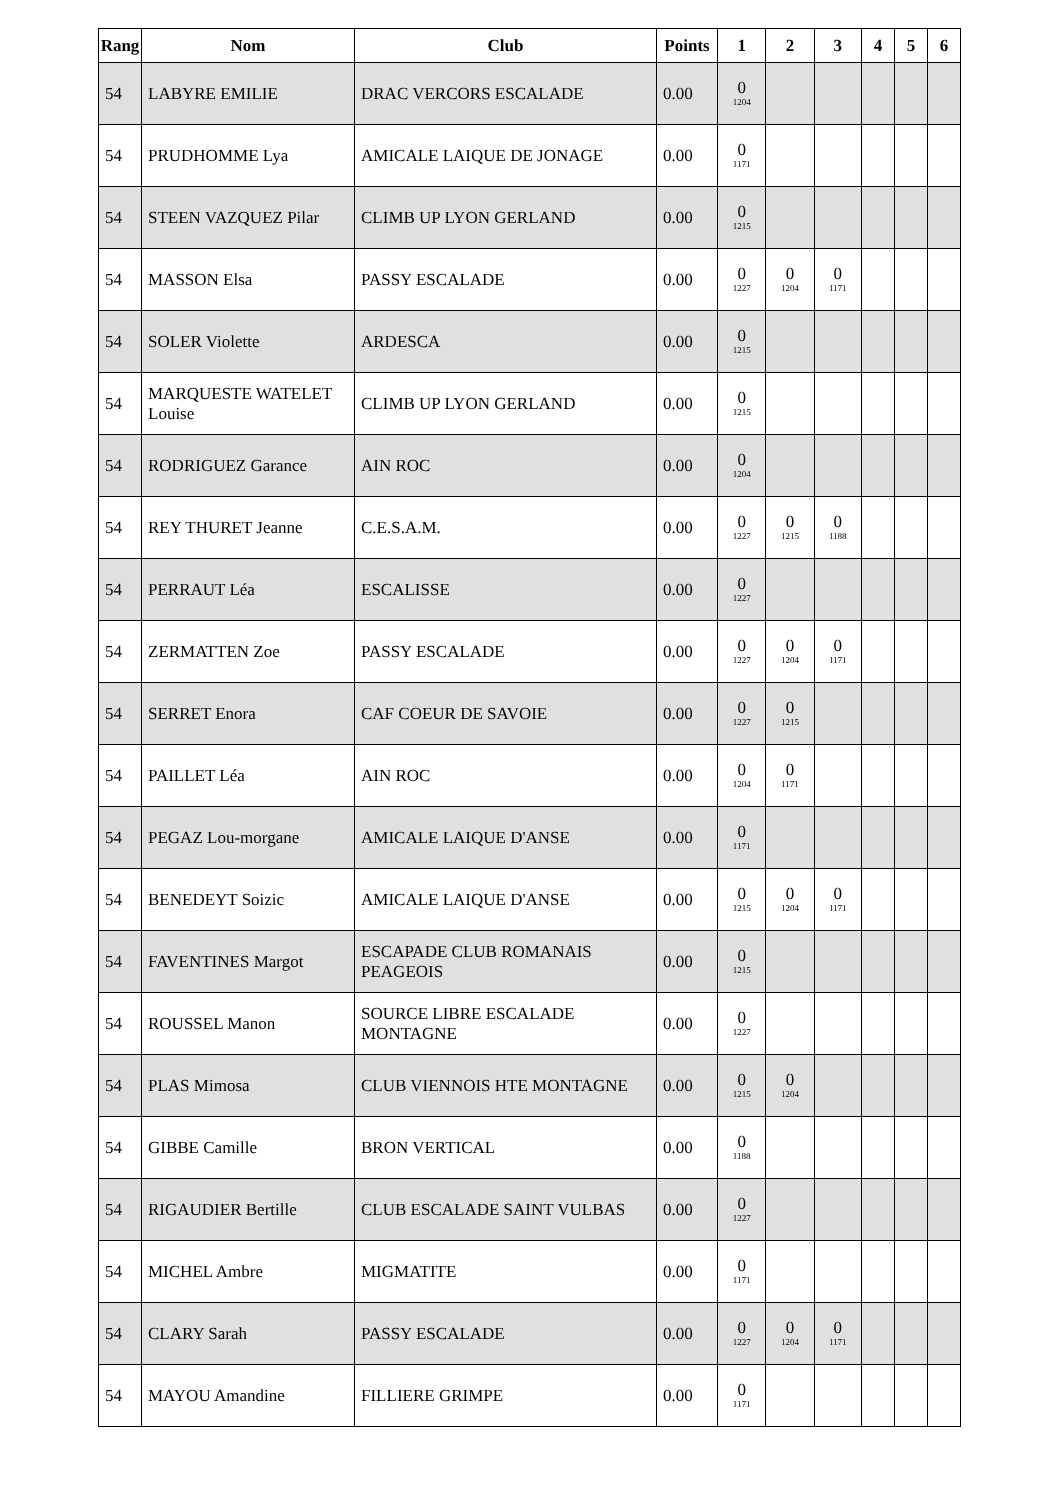| Rang | Nom | Club | Points | 1 | 2 | 3 | 4 | 5 | 6 |
| --- | --- | --- | --- | --- | --- | --- | --- | --- | --- |
| 54 | LABYRE EMILIE | DRAC VERCORS ESCALADE | 0.00 | 0 1204 | | | | | |
| 54 | PRUDHOMME Lya | AMICALE LAIQUE DE JONAGE | 0.00 | 0 1171 | | | | | |
| 54 | STEEN VAZQUEZ Pilar | CLIMB UP LYON GERLAND | 0.00 | 0 1215 | | | | | |
| 54 | MASSON Elsa | PASSY ESCALADE | 0.00 | 0 1227 | 0 1204 | 0 1171 | | | |
| 54 | SOLER Violette | ARDESCA | 0.00 | 0 1215 | | | | | |
| 54 | MARQUESTE WATELET Louise | CLIMB UP LYON GERLAND | 0.00 | 0 1215 | | | | | |
| 54 | RODRIGUEZ Garance | AIN ROC | 0.00 | 0 1204 | | | | | |
| 54 | REY THURET Jeanne | C.E.S.A.M. | 0.00 | 0 1227 | 0 1215 | 0 1188 | | | |
| 54 | PERRAUT Léa | ESCALISSE | 0.00 | 0 1227 | | | | | |
| 54 | ZERMATTEN Zoe | PASSY ESCALADE | 0.00 | 0 1227 | 0 1204 | 0 1171 | | | |
| 54 | SERRET Enora | CAF COEUR DE SAVOIE | 0.00 | 0 1227 | 0 1215 | | | | |
| 54 | PAILLET Léa | AIN ROC | 0.00 | 0 1204 | 0 1171 | | | | |
| 54 | PEGAZ Lou-morgane | AMICALE LAIQUE D'ANSE | 0.00 | 0 1171 | | | | | |
| 54 | BENEDEYT Soizic | AMICALE LAIQUE D'ANSE | 0.00 | 0 1215 | 0 1204 | 0 1171 | | | |
| 54 | FAVENTINES Margot | ESCAPADE CLUB ROMANAIS PEAGEOIS | 0.00 | 0 1215 | | | | | |
| 54 | ROUSSEL Manon | SOURCE LIBRE ESCALADE MONTAGNE | 0.00 | 0 1227 | | | | | |
| 54 | PLAS Mimosa | CLUB VIENNOIS HTE MONTAGNE | 0.00 | 0 1215 | 0 1204 | | | | |
| 54 | GIBBE Camille | BRON VERTICAL | 0.00 | 0 1188 | | | | | |
| 54 | RIGAUDIER Bertille | CLUB ESCALADE SAINT VULBAS | 0.00 | 0 1227 | | | | | |
| 54 | MICHEL Ambre | MIGMATITE | 0.00 | 0 1171 | | | | | |
| 54 | CLARY Sarah | PASSY ESCALADE | 0.00 | 0 1227 | 0 1204 | 0 1171 | | | |
| 54 | MAYOU Amandine | FILLIERE GRIMPE | 0.00 | 0 1171 | | | | | |